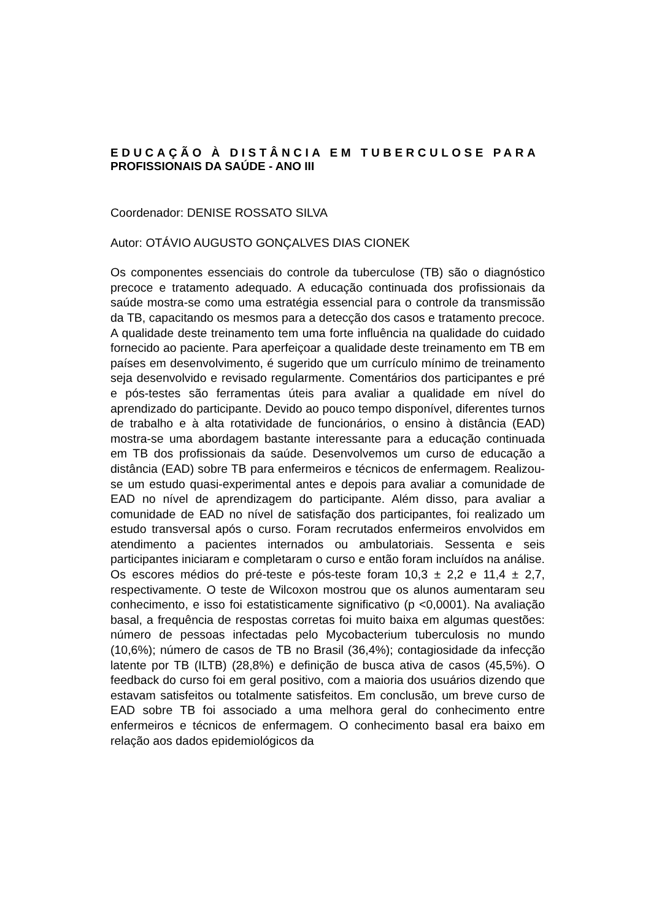EDUCAÇÃO À DISTÂNCIA EM TUBERCULOSE PARA
PROFISSIONAIS DA SAÚDE - ANO III
Coordenador: DENISE ROSSATO SILVA
Autor: OTÁVIO AUGUSTO GONÇALVES DIAS CIONEK
Os componentes essenciais do controle da tuberculose (TB) são o diagnóstico precoce e tratamento adequado. A educação continuada dos profissionais da saúde mostra-se como uma estratégia essencial para o controle da transmissão da TB, capacitando os mesmos para a detecção dos casos e tratamento precoce. A qualidade deste treinamento tem uma forte influência na qualidade do cuidado fornecido ao paciente. Para aperfeiçoar a qualidade deste treinamento em TB em países em desenvolvimento, é sugerido que um currículo mínimo de treinamento seja desenvolvido e revisado regularmente. Comentários dos participantes e pré e pós-testes são ferramentas úteis para avaliar a qualidade em nível do aprendizado do participante. Devido ao pouco tempo disponível, diferentes turnos de trabalho e à alta rotatividade de funcionários, o ensino à distância (EAD) mostra-se uma abordagem bastante interessante para a educação continuada em TB dos profissionais da saúde. Desenvolvemos um curso de educação a distância (EAD) sobre TB para enfermeiros e técnicos de enfermagem. Realizou-se um estudo quasi-experimental antes e depois para avaliar a comunidade de EAD no nível de aprendizagem do participante. Além disso, para avaliar a comunidade de EAD no nível de satisfação dos participantes, foi realizado um estudo transversal após o curso. Foram recrutados enfermeiros envolvidos em atendimento a pacientes internados ou ambulatoriais. Sessenta e seis participantes iniciaram e completaram o curso e então foram incluídos na análise. Os escores médios do pré-teste e pós-teste foram 10,3 ± 2,2 e 11,4 ± 2,7, respectivamente. O teste de Wilcoxon mostrou que os alunos aumentaram seu conhecimento, e isso foi estatisticamente significativo (p <0,0001). Na avaliação basal, a frequência de respostas corretas foi muito baixa em algumas questões: número de pessoas infectadas pelo Mycobacterium tuberculosis no mundo (10,6%); número de casos de TB no Brasil (36,4%); contagiosidade da infecção latente por TB (ILTB) (28,8%) e definição de busca ativa de casos (45,5%). O feedback do curso foi em geral positivo, com a maioria dos usuários dizendo que estavam satisfeitos ou totalmente satisfeitos. Em conclusão, um breve curso de EAD sobre TB foi associado a uma melhora geral do conhecimento entre enfermeiros e técnicos de enfermagem. O conhecimento basal era baixo em relação aos dados epidemiológicos da